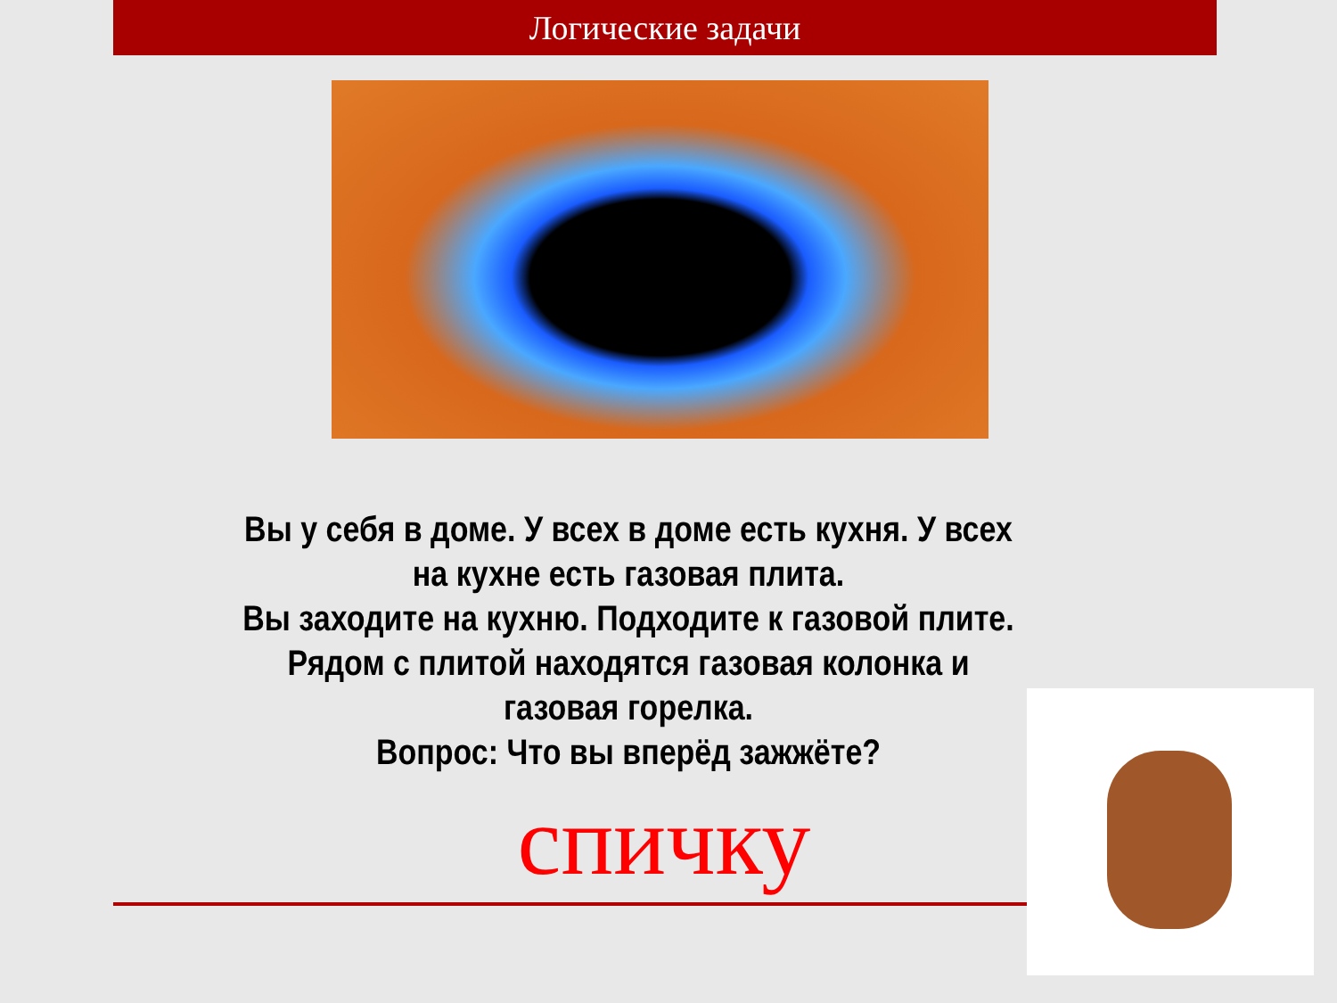Логические задачи
Вы у себя в доме. У всех в доме есть кухня. У всех на кухне есть газовая плита.
Вы заходите на кухню. Подходите к газовой плите. Рядом с плитой находятся газовая колонка и газовая горелка.
Вопрос: Что вы вперёд зажжёте?
спичку